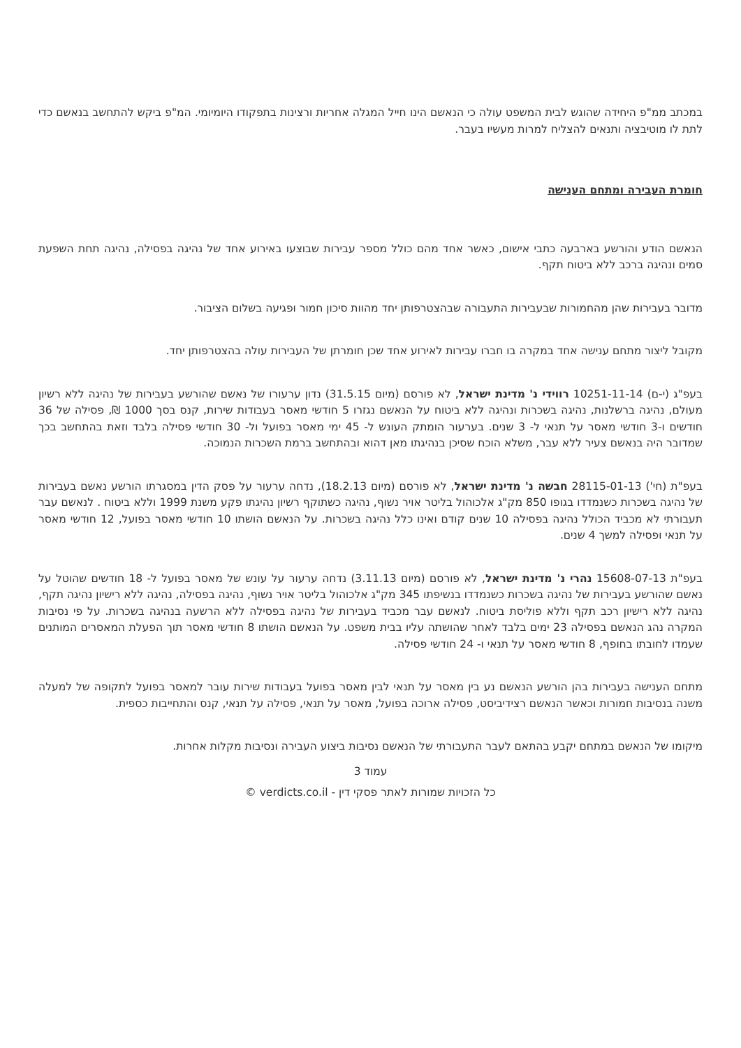במכתב ממ"פ היחידה שהוגש לבית המשפט עולה כי הנאשם הינו חייל המגלה אחריות ורצינות בתפקודו היומיומי. המ"פ ביקש להתחשב בנאשם כדי לתת לו מוטיבציה ותנאים להצליח למרות מעשיו בעבר.
חומרת העבירה ומתחם הענישה
הנאשם הודע והורשע בארבעה כתבי אישום, כאשר אחד מהם כולל מספר עבירות שבוצעו באירוע אחד של נהיגה בפסילה, נהיגה תחת השפעת סמים ונהיגה ברכב ללא ביטוח תקף.
מדובר בעבירות שהן מהחמורות שבעבירות התעבורה שבהצטרפותן יחד מהוות סיכון חמור ופגיעה בשלום הציבור.
מקובל ליצור מתחם ענישה אחד במקרה בו חברו עבירות לאירוע אחד שכן חומרתן של העבירות עולה בהצטרפותן יחד.
בעפ"ג (י-ם) 10251-11-14 רווידי נ' מדינת ישראל, לא פורסם (מיום 31.5.15) נדון ערעורו של נאשם שהורשע בעבירות של נהיגה ללא רשיון מעולם, נהיגה ברשלנות, נהיגה בשכרות ונהיגה ללא ביטוח על הנאשם נגזרו 5 חודשי מאסר בעבודות שירות, קנס בסך 1000 ₪, פסילה של 36 חודשים ו-3 חודשי מאסר על תנאי ל- 3 שנים. בערעור הומתק העונש ל- 45 ימי מאסר בפועל ול- 30 חודשי פסילה בלבד וזאת בהתחשב בכך שמדובר היה בנאשם צעיר ללא עבר, משלא הוכח שסיכן בנהיגתו מאן דהוא ובהתחשב ברמת השכרות הנמוכה.
בעפ"ת (חי') 28115-01-13 חבשה נ' מדינת ישראל, לא פורסם (מיום 18.2.13), נדחה ערעור על פסק הדין במסגרתו הורשע נאשם בעבירות של נהיגה בשכרות כשנמדדו בגופו 850 מק"ג אלכוהול בליטר אויר נשוף, נהיגה כשתוקף רשיון נהיגתו פקע משנת 1999 וללא ביטוח . לנאשם עבר תעבורתי לא מכביד הכולל נהיגה בפסילה 10 שנים קודם ואינו כלל נהיגה בשכרות. על הנאשם הושתו 10 חודשי מאסר בפועל, 12 חודשי מאסר על תנאי ופסילה למשך 4 שנים.
בעפ"ת 15608-07-13 נהרי נ' מדינת ישראל, לא פורסם (מיום 3.11.13) נדחה ערעור על עונש של מאסר בפועל ל- 18 חודשים שהוטל על נאשם שהורשע בעבירות של נהיגה בשכרות כשנמדדו בנשיפתו 345 מק"ג אלכוהול בליטר אויר נשוף, נהיגה בפסילה, נהיגה ללא רישיון נהיגה תקף, נהיגה ללא רישיון רכב תקף וללא פוליסת ביטוח. לנאשם עבר מכביד בעבירות של נהיגה בפסילה ללא הרשעה בנהיגה בשכרות. על פי נסיבות המקרה נהג הנאשם בפסילה 23 ימים בלבד לאחר שהושתה עליו בבית משפט. על הנאשם הושתו 8 חודשי מאסר תוך הפעלת המאסרים המותנים שעמדו לחובתו בחופף, 8 חודשי מאסר על תנאי ו- 24 חודשי פסילה.
מתחם הענישה בעבירות בהן הורשע הנאשם נע בין מאסר על תנאי לבין מאסר בפועל בעבודות שירות עובר למאסר בפועל לתקופה של למעלה משנה בנסיבות חמורות וכאשר הנאשם רצידיביסט, פסילה ארוכה בפועל, מאסר על תנאי, פסילה על תנאי, קנס והתחייבות כספית.
מיקומו של הנאשם במתחם יקבע בהתאם לעבר התעבורתי של הנאשם נסיבות ביצוע העבירה ונסיבות מקלות אחרות.
עמוד 3
כל הזכויות שמורות לאתר פסקי דין - verdicts.co.il ©